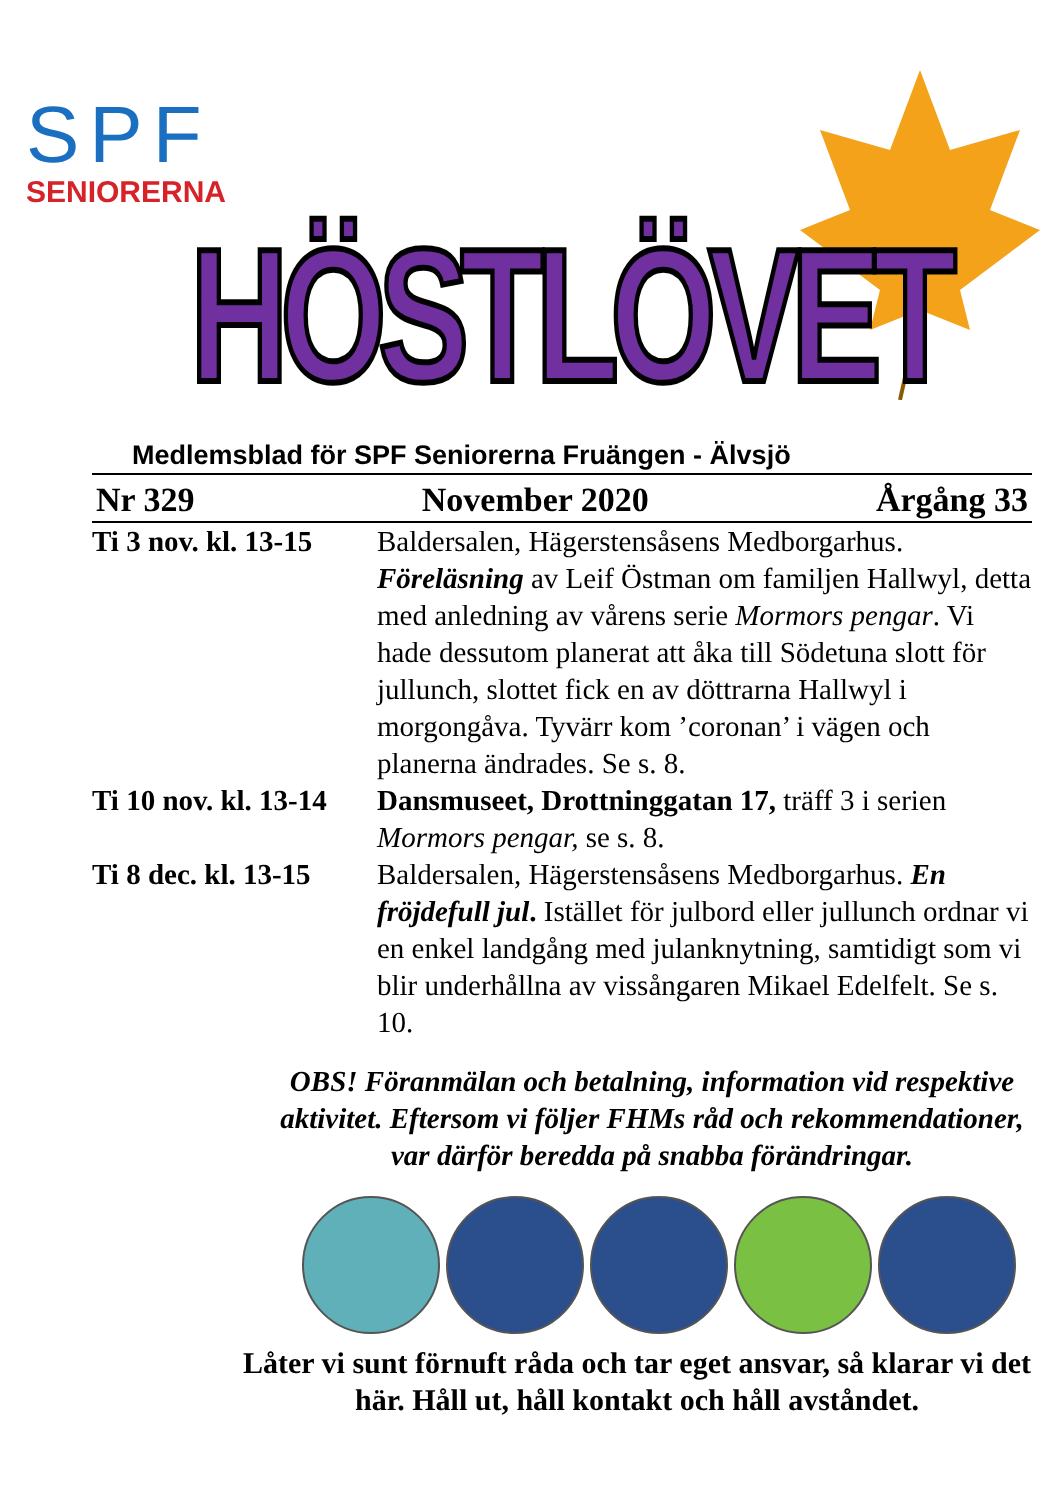SPF
SENIORERNA
HÖSTLÖVET
Medlemsblad för SPF Seniorerna Fruängen - Älvsjö
Nr 329 November 2020 Årgång 33
Ti 3 nov. kl. 13-15
Baldersalen, Hägerstensåsens Medborgarhus. Föreläsning av Leif Östman om familjen Hallwyl, detta med anledning av vårens serie Mormors pengar. Vi hade dessutom planerat att åka till Södetuna slott för jullunch, slottet fick en av döttrarna Hallwyl i morgongåva. Tyvärr kom ’coronan’ i vägen och planerna ändrades. Se s. 8.
Ti 10 nov. kl. 13-14
Dansmuseet, Drottninggatan 17, träff 3 i serien Mormors pengar, se s. 8.
Ti 8 dec. kl. 13-15
Baldersalen, Hägerstensåsens Medborgarhus. En fröjdefull jul. Istället för julbord eller jullunch ordnar vi en enkel landgång med julanknytning, samtidigt som vi blir underhållna av vissångaren Mikael Edelfelt. Se s. 10.
OBS! Föranmälan och betalning, information vid respektive aktivitet. Eftersom vi följer FHMs råd och rekommendationer, var därför beredda på snabba förändringar.
Låter vi sunt förnuft råda och tar eget ansvar, så klarar vi det här. Håll ut, håll kontakt och håll avståndet.